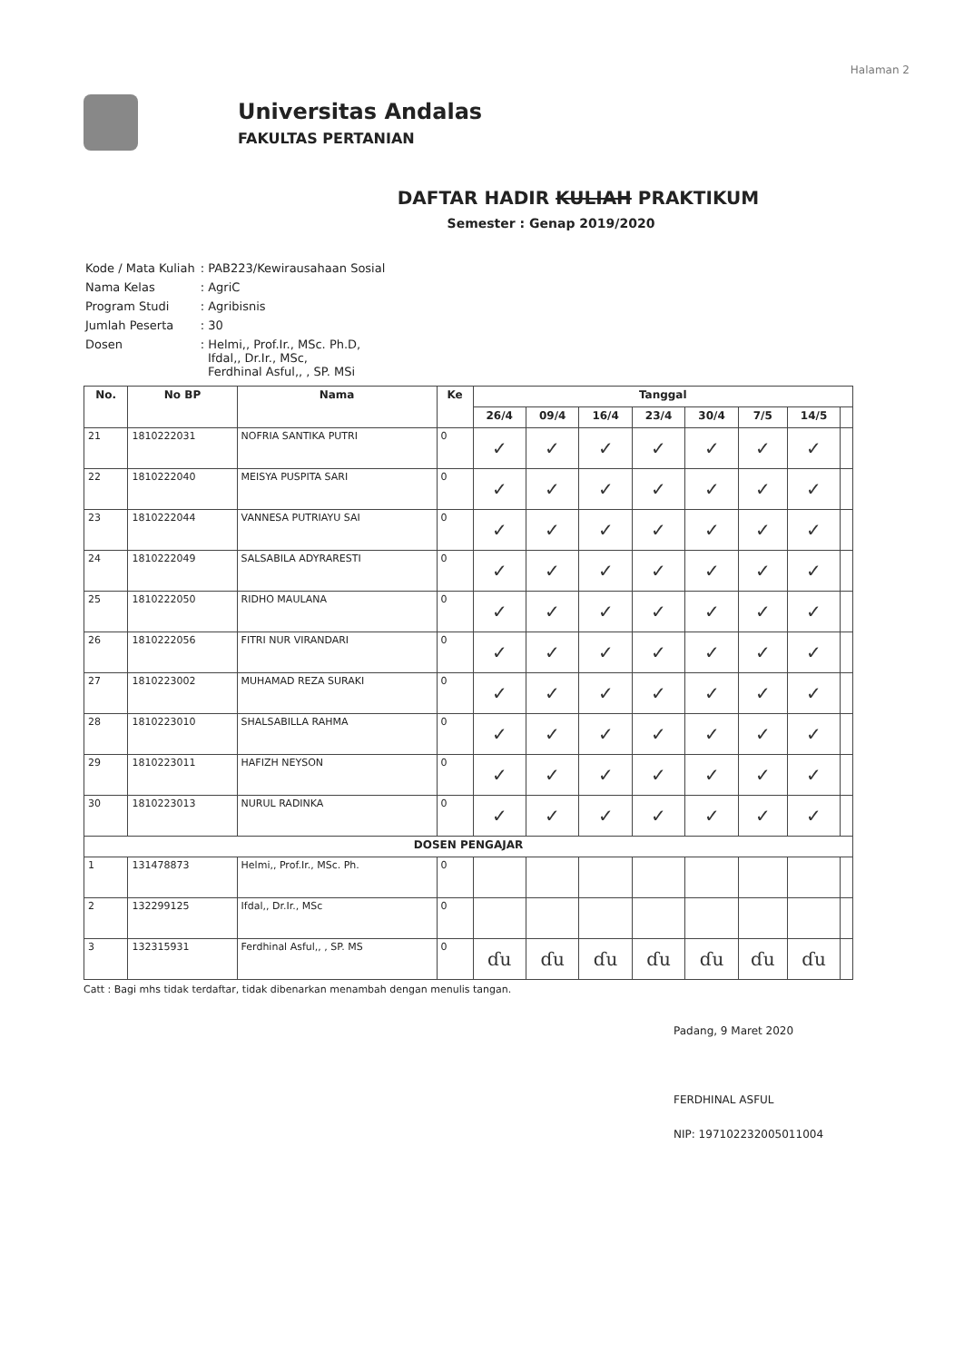Halaman 2
Universitas Andalas
FAKULTAS PERTANIAN
DAFTAR HADIR KULIAH PRAKTIKUM
Semester : Genap 2019/2020
| Kode / Mata Kuliah | : PAB223/Kewirausahaan Sosial |
| Nama Kelas | : AgriC |
| Program Studi | : Agribisnis |
| Jumlah Peserta | : 30 |
| Dosen | : Helmi,, Prof.Ir., MSc. Ph.D, Ifdal,, Dr.Ir., MSc, Ferdhinal Asful,, , SP. MSi |
| No. | No BP | Nama | Ke | Tanggal | | | | | | | |
| --- | --- | --- | --- | --- | --- | --- | --- | --- | --- | --- | --- |
| | | | | 26/4 | 09/4 | 16/4 | 23/4 | 30/4 | 7/5 | 14/5 | |
| 21 | 1810222031 | NOFRIA SANTIKA PUTRI | 0 | ✓ | ✓ | ✓ | ✓ | ✓ | ✓ | ✓ | |
| 22 | 1810222040 | MEISYA PUSPITA SARI | 0 | ✓ | ✓ | ✓ | ✓ | ✓ | ✓ | ✓ | |
| 23 | 1810222044 | VANNESA PUTRIAYU SAI | 0 | ✓ | ✓ | ✓ | ✓ | ✓ | ✓ | ✓ | |
| 24 | 1810222049 | SALSABILA ADYRARESTI | 0 | ✓ | ✓ | ✓ | ✓ | ✓ | ✓ | ✓ | |
| 25 | 1810222050 | RIDHO MAULANA | 0 | ✓ | ✓ | ✓ | ✓ | ✓ | ✓ | ✓ | |
| 26 | 1810222056 | FITRI NUR VIRANDARI | 0 | ✓ | ✓ | ✓ | ✓ | ✓ | ✓ | ✓ | |
| 27 | 1810223002 | MUHAMAD REZA SURAKI | 0 | ✓ | ✓ | ✓ | ✓ | ✓ | ✓ | ✓ | |
| 28 | 1810223010 | SHALSABILLA RAHMA | 0 | ✓ | ✓ | ✓ | ✓ | ✓ | ✓ | ✓ | |
| 29 | 1810223011 | HAFIZH NEYSON | 0 | ✓ | ✓ | ✓ | ✓ | ✓ | ✓ | ✓ | |
| 30 | 1810223013 | NURUL RADINKA | 0 | ✓ | ✓ | ✓ | ✓ | ✓ | ✓ | ✓ | |
| DOSEN PENGAJAR | | | | | | | | | | | |
| 1 | 131478873 | Helmi,, Prof.Ir., MSc. Ph. | 0 | | | | | | | | |
| 2 | 132299125 | Ifdal,, Dr.Ir., MSc | 0 | | | | | | | | |
| 3 | 132315931 | Ferdhinal Asful,, , SP. MS | 0 | ɗu | ɗu | ɗu | ɗu | ɗu | ɗu | ɗu | |
Catt : Bagi mhs tidak terdaftar, tidak dibenarkan menambah dengan menulis tangan.
Padang, 9 Maret 2020
FERDHINAL ASFUL
NIP: 197102232005011004